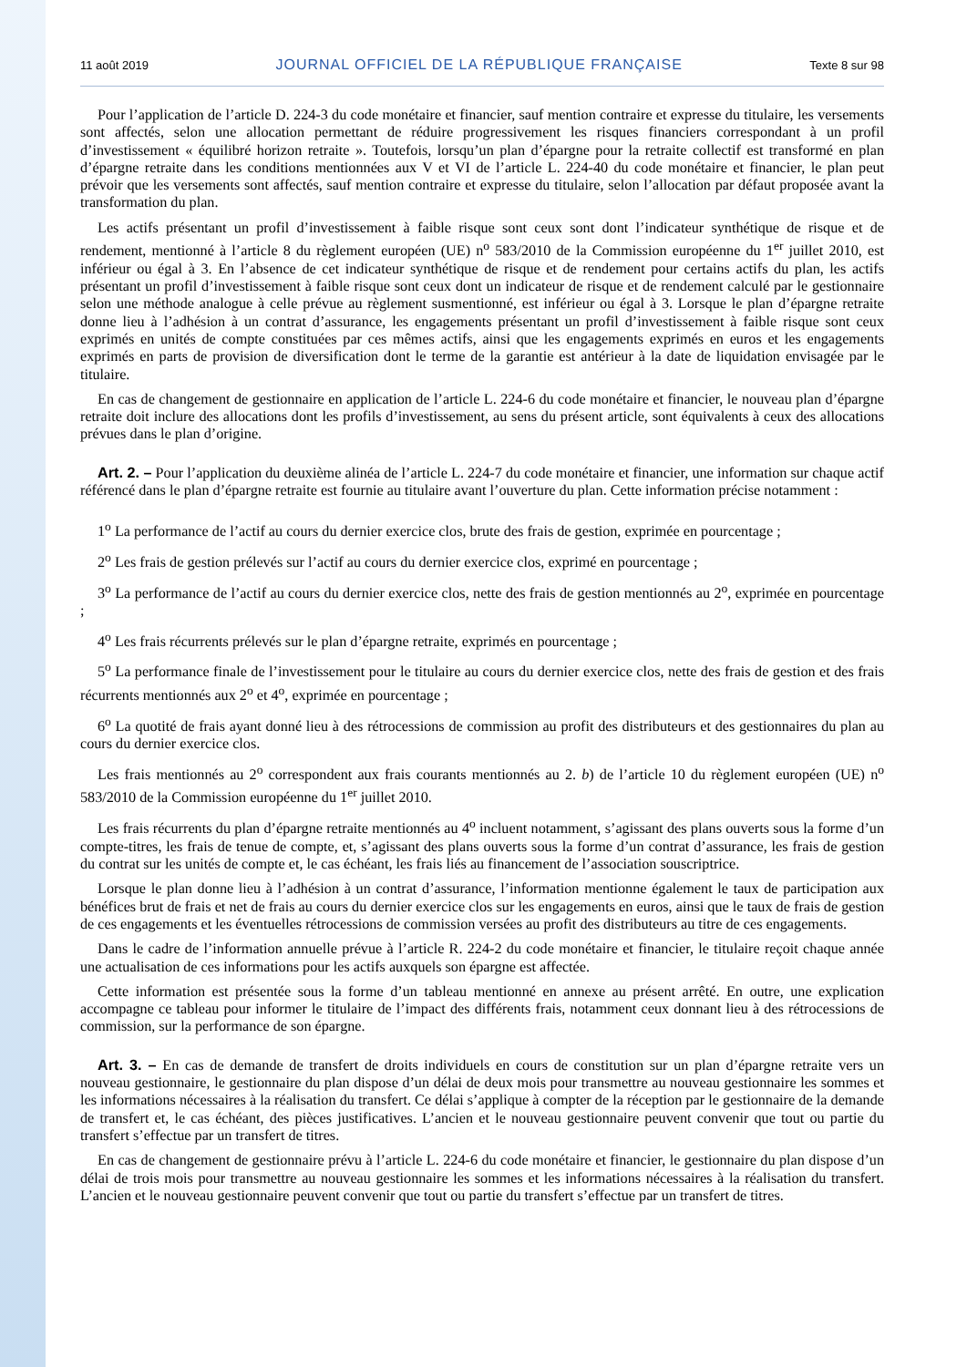11 août 2019 JOURNAL OFFICIEL DE LA RÉPUBLIQUE FRANÇAISE Texte 8 sur 98
Pour l’application de l’article D. 224-3 du code monétaire et financier, sauf mention contraire et expresse du titulaire, les versements sont affectés, selon une allocation permettant de réduire progressivement les risques financiers correspondant à un profil d’investissement « équilibré horizon retraite ». Toutefois, lorsqu’un plan d’épargne pour la retraite collectif est transformé en plan d’épargne retraite dans les conditions mentionnées aux V et VI de l’article L. 224-40 du code monétaire et financier, le plan peut prévoir que les versements sont affectés, sauf mention contraire et expresse du titulaire, selon l’allocation par défaut proposée avant la transformation du plan.
Les actifs présentant un profil d’investissement à faible risque sont ceux sont dont l’indicateur synthétique de risque et de rendement, mentionné à l’article 8 du règlement européen (UE) n<sup>o</sup> 583/2010 de la Commission européenne du 1<sup>er</sup> juillet 2010, est inférieur ou égal à 3. En l’absence de cet indicateur synthétique de risque et de rendement pour certains actifs du plan, les actifs présentant un profil d’investissement à faible risque sont ceux dont un indicateur de risque et de rendement calculé par le gestionnaire selon une méthode analogue à celle prévue au règlement susmentionné, est inférieur ou égal à 3. Lorsque le plan d’épargne retraite donne lieu à l’adhésion à un contrat d’assurance, les engagements présentant un profil d’investissement à faible risque sont ceux exprimés en unités de compte constituées par ces mêmes actifs, ainsi que les engagements exprimés en euros et les engagements exprimés en parts de provision de diversification dont le terme de la garantie est antérieur à la date de liquidation envisagée par le titulaire.
En cas de changement de gestionnaire en application de l’article L. 224-6 du code monétaire et financier, le nouveau plan d’épargne retraite doit inclure des allocations dont les profils d’investissement, au sens du présent article, sont équivalents à ceux des allocations prévues dans le plan d’origine.
Art. 2. – Pour l’application du deuxième alinéa de l’article L. 224-7 du code monétaire et financier, une information sur chaque actif référencé dans le plan d’épargne retraite est fournie au titulaire avant l’ouverture du plan. Cette information précise notamment :
1<sup>o</sup> La performance de l’actif au cours du dernier exercice clos, brute des frais de gestion, exprimée en pourcentage ;
2<sup>o</sup> Les frais de gestion prélevés sur l’actif au cours du dernier exercice clos, exprimé en pourcentage ;
3<sup>o</sup> La performance de l’actif au cours du dernier exercice clos, nette des frais de gestion mentionnés au 2<sup>o</sup>, exprimée en pourcentage ;
4<sup>o</sup> Les frais récurrents prélevés sur le plan d’épargne retraite, exprimés en pourcentage ;
5<sup>o</sup> La performance finale de l’investissement pour le titulaire au cours du dernier exercice clos, nette des frais de gestion et des frais récurrents mentionnés aux 2<sup>o</sup> et 4<sup>o</sup>, exprimée en pourcentage ;
6<sup>o</sup> La quotité de frais ayant donné lieu à des rétrocessions de commission au profit des distributeurs et des gestionnaires du plan au cours du dernier exercice clos.
Les frais mentionnés au 2<sup>o</sup> correspondent aux frais courants mentionnés au 2. b) de l’article 10 du règlement européen (UE) n<sup>o</sup> 583/2010 de la Commission européenne du 1<sup>er</sup> juillet 2010.
Les frais récurrents du plan d’épargne retraite mentionnés au 4<sup>o</sup> incluent notamment, s’agissant des plans ouverts sous la forme d’un compte-titres, les frais de tenue de compte, et, s’agissant des plans ouverts sous la forme d’un contrat d’assurance, les frais de gestion du contrat sur les unités de compte et, le cas échéant, les frais liés au financement de l’association souscriptrice.
Lorsque le plan donne lieu à l’adhésion à un contrat d’assurance, l’information mentionne également le taux de participation aux bénéfices brut de frais et net de frais au cours du dernier exercice clos sur les engagements en euros, ainsi que le taux de frais de gestion de ces engagements et les éventuelles rétrocessions de commission versées au profit des distributeurs au titre de ces engagements.
Dans le cadre de l’information annuelle prévue à l’article R. 224-2 du code monétaire et financier, le titulaire reçoit chaque année une actualisation de ces informations pour les actifs auxquels son épargne est affectée.
Cette information est présentée sous la forme d’un tableau mentionné en annexe au présent arrêté. En outre, une explication accompagne ce tableau pour informer le titulaire de l’impact des différents frais, notamment ceux donnant lieu à des rétrocessions de commission, sur la performance de son épargne.
Art. 3. – En cas de demande de transfert de droits individuels en cours de constitution sur un plan d’épargne retraite vers un nouveau gestionnaire, le gestionnaire du plan dispose d’un délai de deux mois pour transmettre au nouveau gestionnaire les sommes et les informations nécessaires à la réalisation du transfert. Ce délai s’applique à compter de la réception par le gestionnaire de la demande de transfert et, le cas échéant, des pièces justificatives. L’ancien et le nouveau gestionnaire peuvent convenir que tout ou partie du transfert s’effectue par un transfert de titres.
En cas de changement de gestionnaire prévu à l’article L. 224-6 du code monétaire et financier, le gestionnaire du plan dispose d’un délai de trois mois pour transmettre au nouveau gestionnaire les sommes et les informations nécessaires à la réalisation du transfert. L’ancien et le nouveau gestionnaire peuvent convenir que tout ou partie du transfert s’effectue par un transfert de titres.